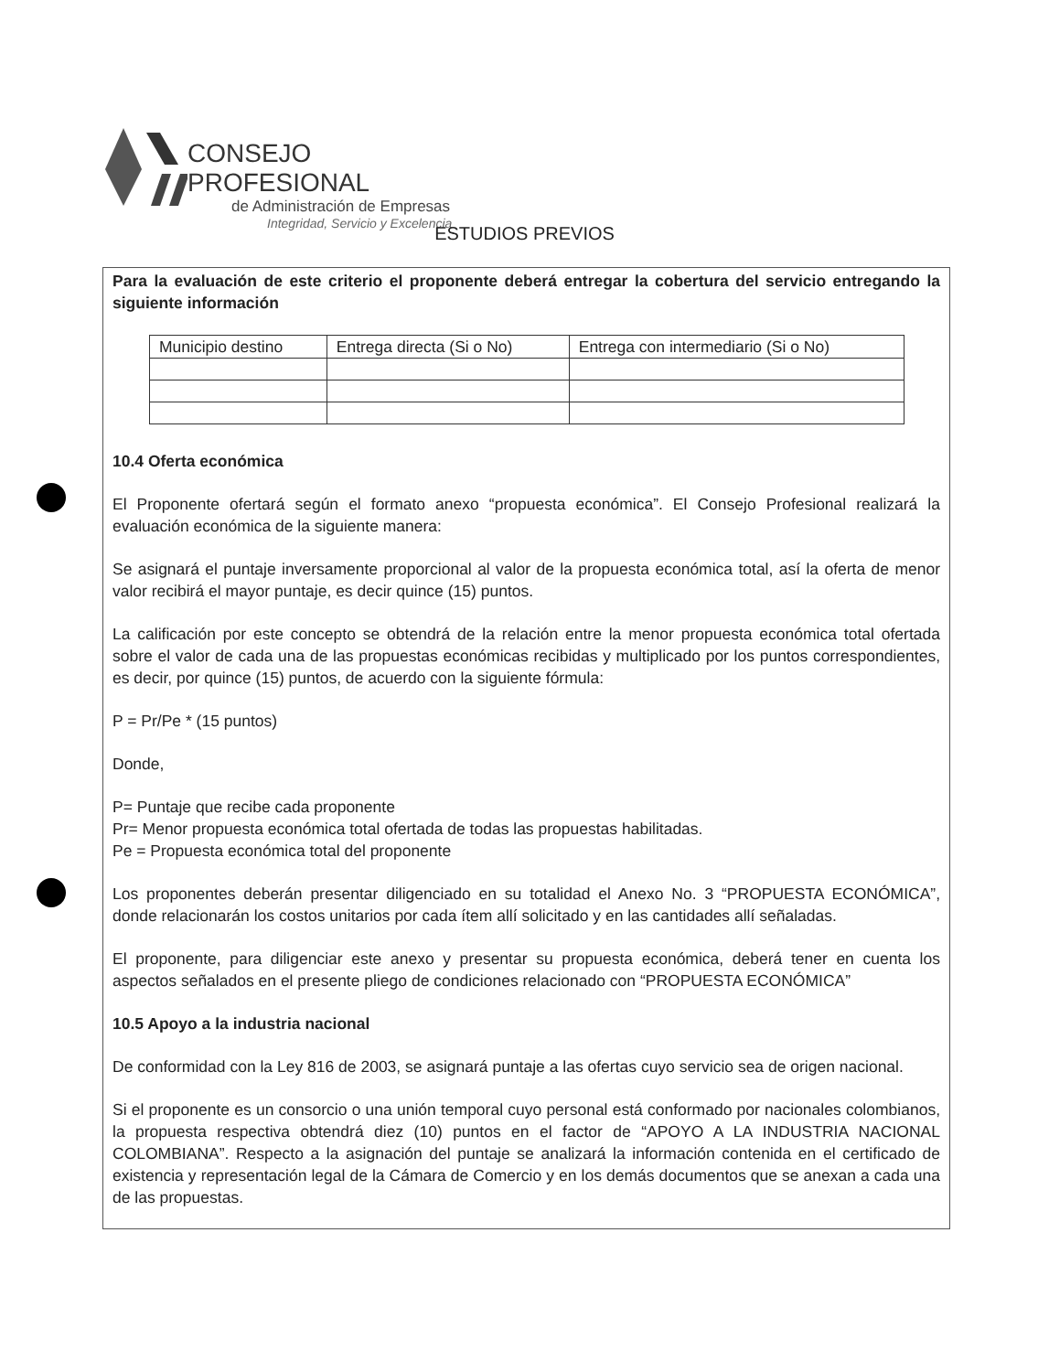CONSEJO PROFESIONAL
de Administración de Empresas
Integridad, Servicio y Excelencia
ESTUDIOS PREVIOS
Para la evaluación de este criterio el proponente deberá entregar la cobertura del servicio entregando la siguiente información
| Municipio destino | Entrega directa (Si o No) | Entrega con intermediario (Si o No) |
10.4 Oferta económica
El Proponente ofertará según el formato anexo “propuesta económica”. El Consejo Profesional realizará la evaluación económica de la siguiente manera:
Se asignará el puntaje inversamente proporcional al valor de la propuesta económica total, así la oferta de menor valor recibirá el mayor puntaje, es decir quince (15) puntos.
La calificación por este concepto se obtendrá de la relación entre la menor propuesta económica total ofertada sobre el valor de cada una de las propuestas económicas recibidas y multiplicado por los puntos correspondientes, es decir, por quince (15) puntos, de acuerdo con la siguiente fórmula:
P = Pr/Pe * (15 puntos)
Donde,
P= Puntaje que recibe cada proponente
Pr= Menor propuesta económica total ofertada de todas las propuestas habilitadas.
Pe = Propuesta económica total del proponente
Los proponentes deberán presentar diligenciado en su totalidad el Anexo No. 3 “PROPUESTA ECONÓMICA”, donde relacionarán los costos unitarios por cada ítem allí solicitado y en las cantidades allí señaladas.
El proponente, para diligenciar este anexo y presentar su propuesta económica, deberá tener en cuenta los aspectos señalados en el presente pliego de condiciones relacionado con “PROPUESTA ECONÓMICA”
10.5 Apoyo a la industria nacional
De conformidad con la Ley 816 de 2003, se asignará puntaje a las ofertas cuyo servicio sea de origen nacional.
Si el proponente es un consorcio o una unión temporal cuyo personal está conformado por nacionales colombianos, la propuesta respectiva obtendrá diez (10) puntos en el factor de “APOYO A LA INDUSTRIA NACIONAL COLOMBIANA”. Respecto a la asignación del puntaje se analizará la información contenida en el certificado de existencia y representación legal de la Cámara de Comercio y en los demás documentos que se anexan a cada una de las propuestas.